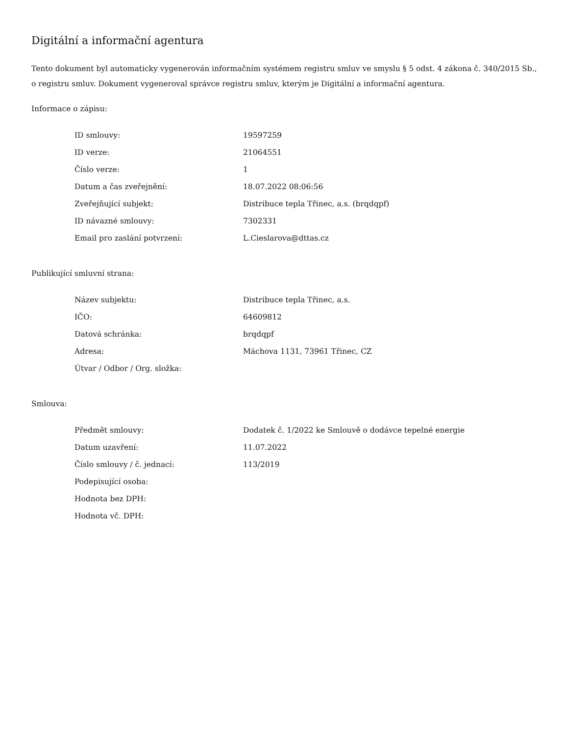Digitální a informační agentura
Tento dokument byl automaticky vygenerován informačním systémem registru smluv ve smyslu § 5 odst. 4 zákona č. 340/2015 Sb., o registru smluv. Dokument vygeneroval správce registru smluv, kterým je Digitální a informační agentura.
Informace o zápisu:
| ID smlouvy: | 19597259 |
| ID verze: | 21064551 |
| Číslo verze: | 1 |
| Datum a čas zveřejnění: | 18.07.2022 08:06:56 |
| Zveřejňující subjekt: | Distribuce tepla Třinec, a.s. (brqdqpf) |
| ID návazné smlouvy: | 7302331 |
| Email pro zaslání potvrzení: | L.Cieslarova@dttas.cz |
Publikující smluvní strana:
| Název subjektu: | Distribuce tepla Třinec, a.s. |
| IČO: | 64609812 |
| Datová schránka: | brqdqpf |
| Adresa: | Máchova 1131, 73961 Třinec, CZ |
| Útvar / Odbor / Org. složka: | |
Smlouva:
| Předmět smlouvy: | Dodatek č. 1/2022 ke Smlouvě o dodávce tepelné energie |
| Datum uzavření: | 11.07.2022 |
| Číslo smlouvy / č. jednací: | 113/2019 |
| Podepisující osoba: | |
| Hodnota bez DPH: | |
| Hodnota vč. DPH: | |